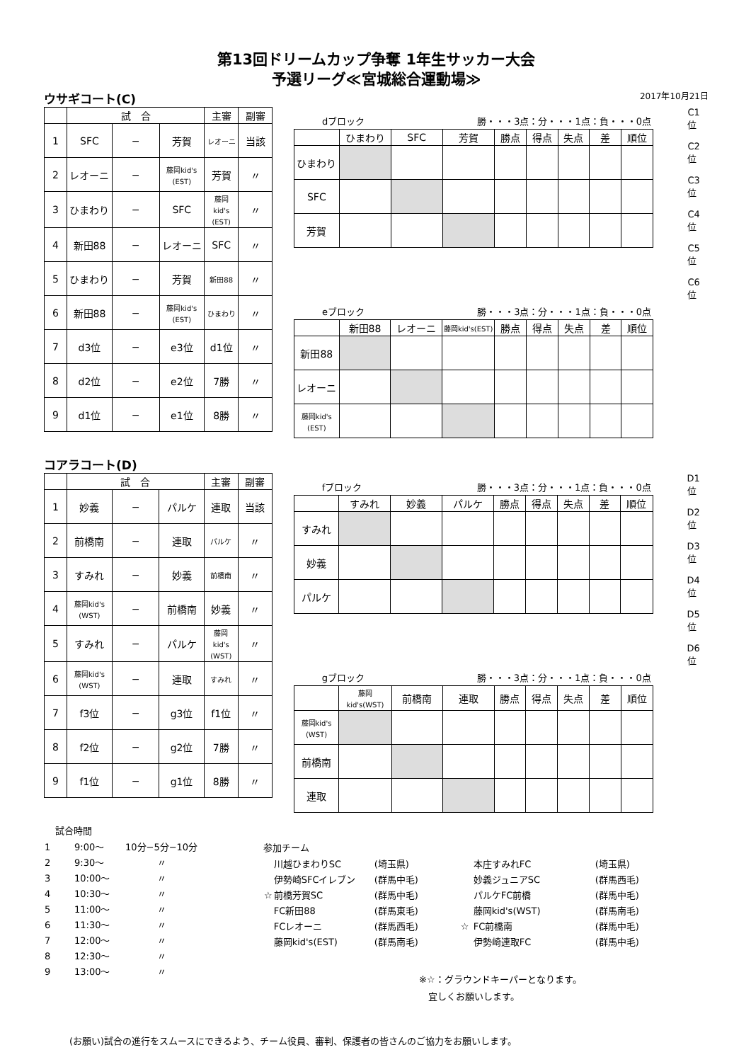第13回ドリームカップ争奪 1年生サッカー大会
予選リーグ≪宮城総合運動場≫
ウサギコート(C)
2017年10月21日
| | 試 合 | | | 主審 | 副審 |
| --- | --- | --- | --- | --- | --- |
| 1 | SFC | − | 芳賀 | レオーニ | 当該 |
| 2 | レオーニ | − | 藤岡kid's (EST) | 芳賀 | 〃 |
| 3 | ひまわり | − | SFC | 藤岡 kid's (EST) | 〃 |
| 4 | 新田88 | − | レオーニ | SFC | 〃 |
| 5 | ひまわり | − | 芳賀 | 新田88 | 〃 |
| 6 | 新田88 | − | 藤岡kid's (EST) | ひまわり | 〃 |
| 7 | d3位 | − | e3位 | d1位 | 〃 |
| 8 | d2位 | − | e2位 | 7勝 | 〃 |
| 9 | d1位 | − | e1位 | 8勝 | 〃 |
dブロック 勝・・・3点：分・・・1点：負・・・0点
| | ひまわり | SFC | 芳賀 | 勝点 | 得点 | 失点 | 差 | 順位 |
| --- | --- | --- | --- | --- | --- | --- | --- | --- |
| ひまわり | | | | | | | | |
| SFC | | | | | | | | |
| 芳賀 | | | | | | | | |
eブロック 勝・・・3点：分・・・1点：負・・・0点
| | 新田88 | レオーニ | 藤岡kid's(EST) | 勝点 | 得点 | 失点 | 差 | 順位 |
| --- | --- | --- | --- | --- | --- | --- | --- | --- |
| 新田88 | | | | | | | | |
| レオーニ | | | | | | | | |
| 藤岡kid's (EST) | | | | | | | | |
C1位
C2位
C3位
C4位
C5位
C6位
コアラコート(D)
| | 試 合 | | | 主審 | 副審 |
| --- | --- | --- | --- | --- | --- |
| 1 | 妙義 | − | パルケ | 連取 | 当該 |
| 2 | 前橋南 | − | 連取 | パルケ | 〃 |
| 3 | すみれ | − | 妙義 | 前橋南 | 〃 |
| 4 | 藤岡kid's (WST) | − | 前橋南 | 妙義 | 〃 |
| 5 | すみれ | − | パルケ | 藤岡 kid's (WST) | 〃 |
| 6 | 藤岡kid's (WST) | − | 連取 | すみれ | 〃 |
| 7 | f3位 | − | g3位 | f1位 | 〃 |
| 8 | f2位 | − | g2位 | 7勝 | 〃 |
| 9 | f1位 | − | g1位 | 8勝 | 〃 |
fブロック 勝・・・3点：分・・・1点：負・・・0点
| | すみれ | 妙義 | パルケ | 勝点 | 得点 | 失点 | 差 | 順位 |
| --- | --- | --- | --- | --- | --- | --- | --- | --- |
| すみれ | | | | | | | | |
| 妙義 | | | | | | | | |
| パルケ | | | | | | | | |
gブロック 勝・・・3点：分・・・1点：負・・・0点
| | 藤岡kid's(WST) | 前橋南 | 連取 | 勝点 | 得点 | 失点 | 差 | 順位 |
| --- | --- | --- | --- | --- | --- | --- | --- | --- |
| 藤岡kid's (WST) | | | | | | | | |
| 前橋南 | | | | | | | | |
| 連取 | | | | | | | | |
D1位
D2位
D3位
D4位
D5位
D6位
試合時間
| 1 | 9:00〜 | 10分−5分−10分 |
| 2 | 9:30〜 | 〃 |
| 3 | 10:00〜 | 〃 |
| 4 | 10:30〜 | 〃 |
| 5 | 11:00〜 | 〃 |
| 6 | 11:30〜 | 〃 |
| 7 | 12:00〜 | 〃 |
| 8 | 12:30〜 | 〃 |
| 9 | 13:00〜 | 〃 |
参加チーム
| | 川越ひまわりSC | (埼玉県) | | 本庄すみれFC | (埼玉県) |
| | 伊勢崎SFCイレブン | (群馬中毛) | | 妙義ジュニアSC | (群馬西毛) |
| ☆ | 前橋芳賀SC | (群馬中毛) | | パルケFC前橋 | (群馬中毛) |
| | FC新田88 | (群馬東毛) | | 藤岡kid's(WST) | (群馬南毛) |
| | FCレオーニ | (群馬西毛) | ☆ | FC前橋南 | (群馬中毛) |
| | 藤岡kid's(EST) | (群馬南毛) | | 伊勢崎連取FC | (群馬中毛) |
※☆：グラウンドキーパーとなります。
　宜しくお願いします。
(お願い)試合の進行をスムースにできるよう、チーム役員、審判、保護者の皆さんのご協力をお願いします。